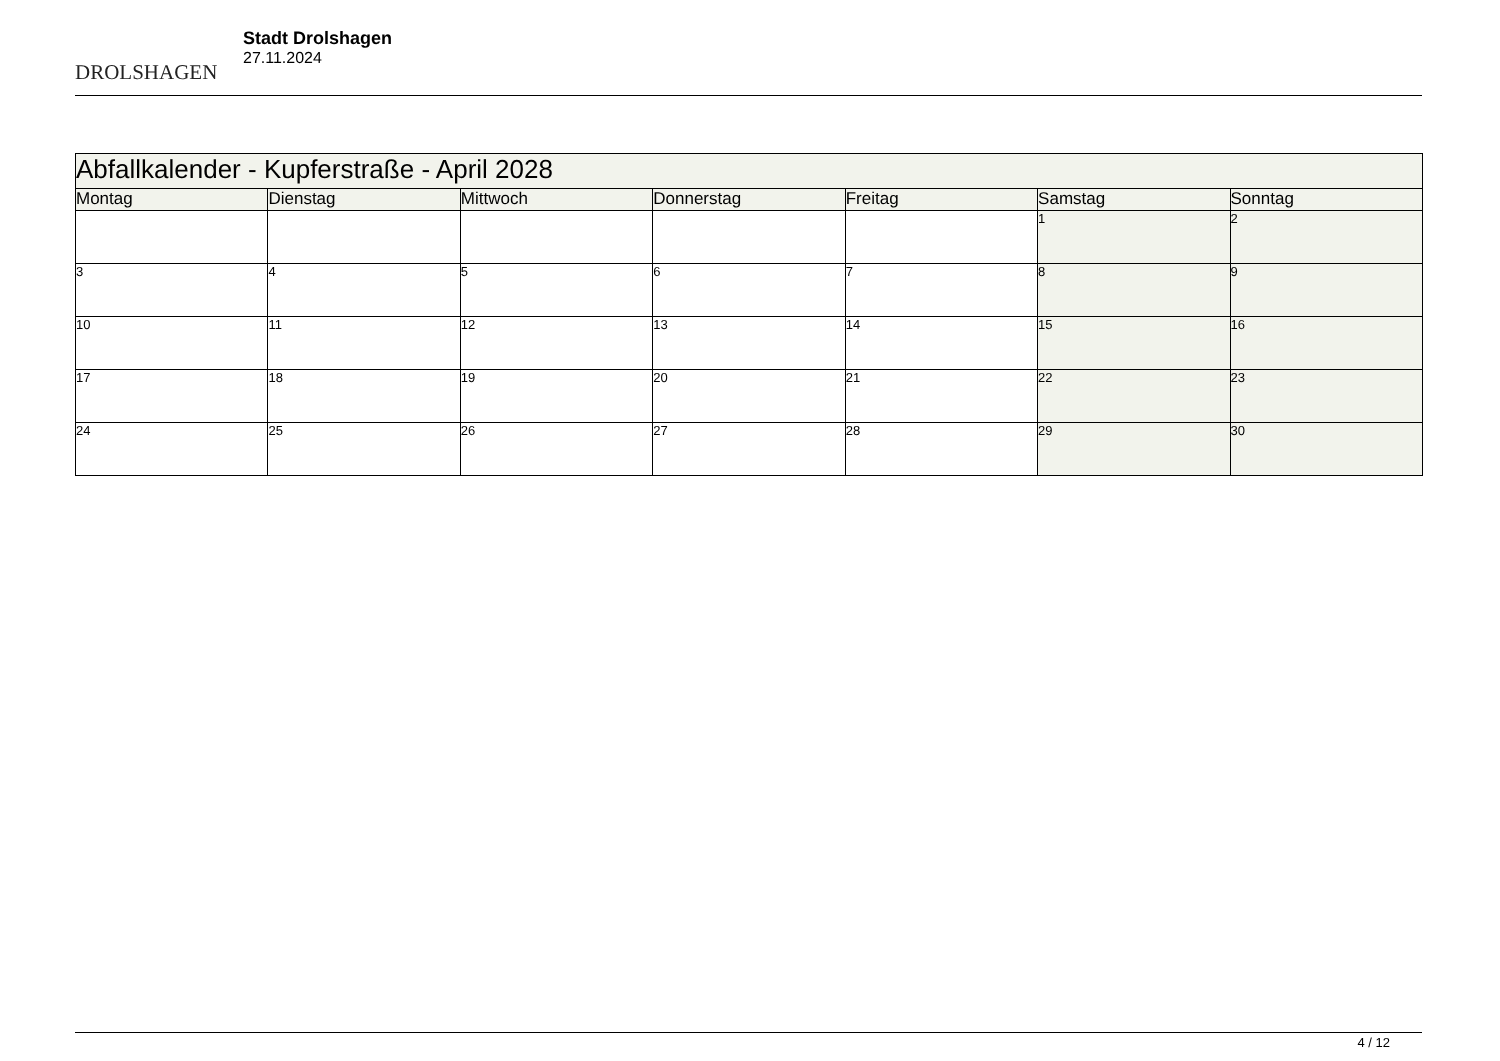DROLSHAGEN
Stadt Drolshagen
27.11.2024
| Abfallkalender - Kupferstraße - April 2028 | | | | | | |
| Montag | Dienstag | Mittwoch | Donnerstag | Freitag | Samstag | Sonntag |
| | | | | | 1 | 2 |
| 3 | 4 | 5 | 6 | 7 | 8 | 9 |
| 10 | 11 | 12 | 13 | 14 | 15 | 16 |
| 17 | 18 | 19 | 20 | 21 | 22 | 23 |
| 24 | 25 | 26 | 27 | 28 | 29 | 30 |
4 / 12